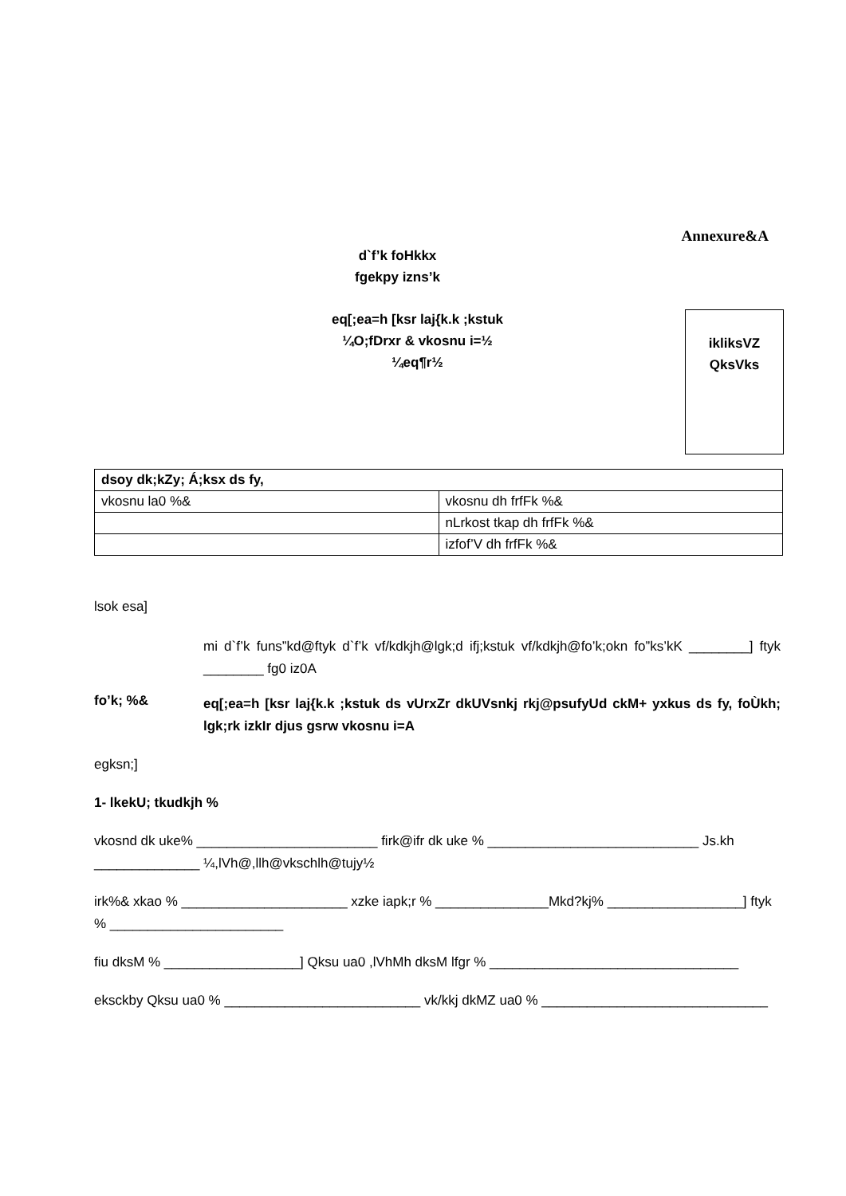Annexure&A
d`f’k foHkkx
fgekpy izns’k
eq[;ea=h [ksr laj{k.k ;kstuk
¼O;fDrxr & vkosnu i=½
¼eq¶r½
ikliksVZ
QksVks
| dsoy dk;kZy; Á;ksx ds fy, | |
| vkosnu la0 %& | vkosnu dh frfFk %& |
| | nLrkost tkap dh frfFk %& |
| | izfof’V dh frfFk %& |
lsok esa]
mi d`f’k funs”kd@ftyk d`f’k vf/kdkjh@lgk;d ifj;kstuk vf/kdkjh@fo’k;okn fo”ks’kK ________] ftyk ________ fg0 iz0A
fo’k; %& eq[;ea=h [ksr laj{k.k ;kstuk ds vUrxZr dkUVsnkj rkj@psufyUd ckM+ yxkus ds fy, foÙkh; lgk;rk izkIr djus gsrw vkosnu i=A
egksn;]
1- lkekU; tkudkjh %
vkosnd dk uke% ________________________ firk@ifr dk uke % ____________________________ Js.kh ______________ ¼,lVh@,llh@vkschlh@tujy½
irk%& xkao % ______________________ xzke iapk;r % _______________Mkd?kj% __________________] ftyk % _______________________
fiu dksM % __________________] Qksu ua0 ,lVhMh dksM lfgr % _________________________________
eksckby Qksu ua0 % __________________________ vk/kkj dkMZ ua0 % ______________________________